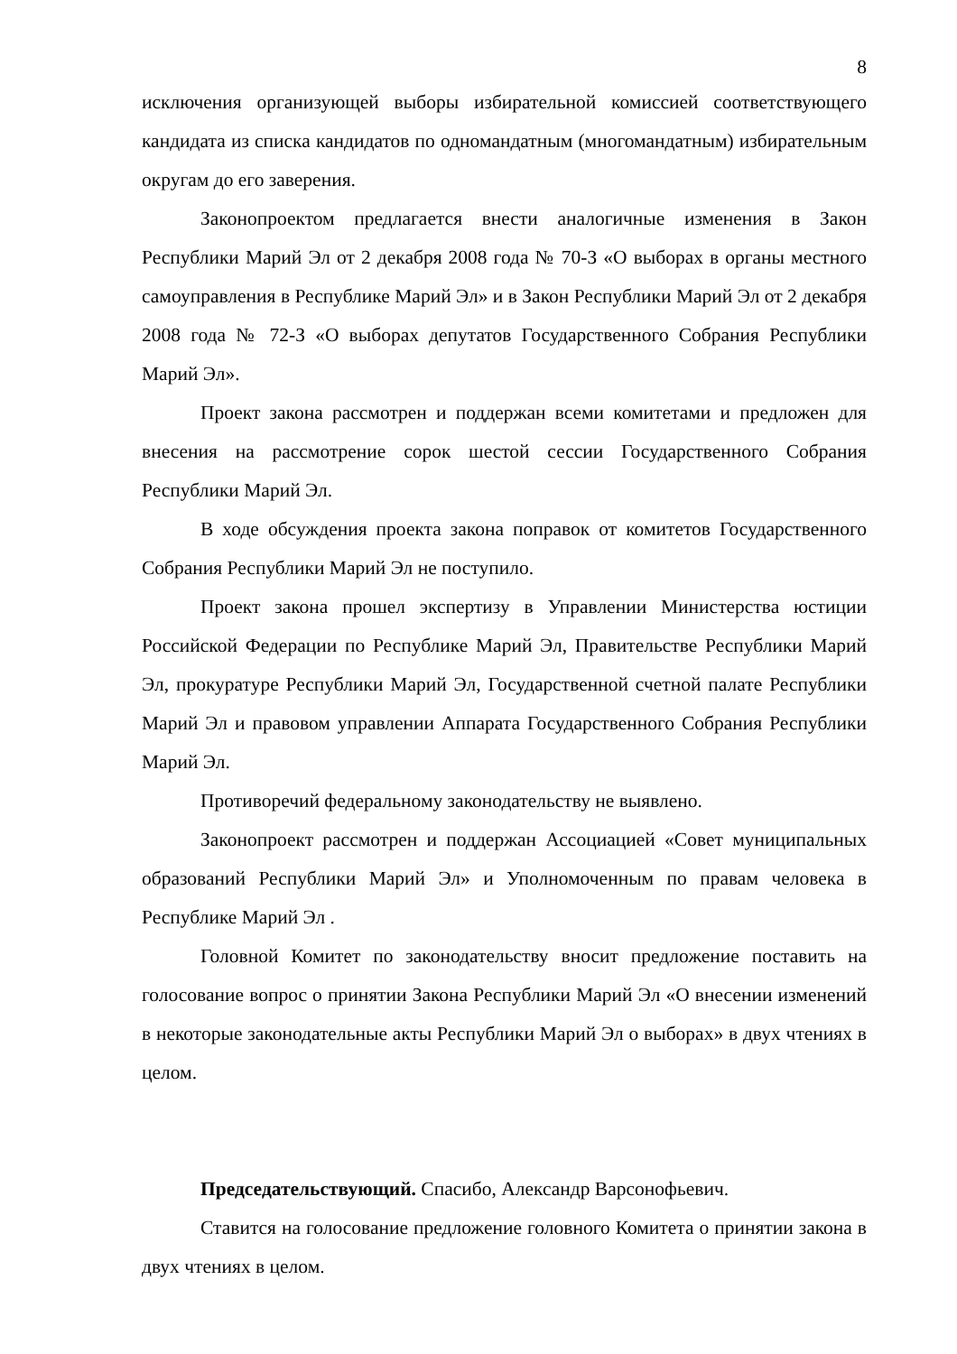8
исключения организующей выборы избирательной комиссией соответствующего кандидата из списка кандидатов по одномандатным (многомандатным) избирательным округам до его заверения.
Законопроектом предлагается внести аналогичные изменения в Закон Республики Марий Эл от 2 декабря 2008 года № 70-З «О выборах в органы местного самоуправления в Республике Марий Эл» и в Закон Республики Марий Эл от 2 декабря 2008 года № 72-З «О выборах депутатов Государственного Собрания Республики Марий Эл».
Проект закона рассмотрен и поддержан всеми комитетами и предложен для внесения на рассмотрение сорок шестой сессии Государственного Собрания Республики Марий Эл.
В ходе обсуждения проекта закона поправок от комитетов Государственного Собрания Республики Марий Эл не поступило.
Проект закона прошел экспертизу в Управлении Министерства юстиции Российской Федерации по Республике Марий Эл, Правительстве Республики Марий Эл, прокуратуре Республики Марий Эл, Государственной счетной палате Республики Марий Эл и правовом управлении Аппарата Государственного Собрания Республики Марий Эл.
Противоречий федеральному законодательству не выявлено.
Законопроект рассмотрен и поддержан Ассоциацией «Совет муниципальных образований Республики Марий Эл» и Уполномоченным по правам человека в Республике Марий Эл .
Головной Комитет по законодательству вносит предложение поставить на голосование вопрос о принятии Закона Республики Марий Эл «О внесении изменений в некоторые законодательные акты Республики Марий Эл о выборах» в двух чтениях в целом.
Председательствующий. Спасибо, Александр Варсонофьевич.
Ставится на голосование предложение головного Комитета о принятии закона в двух чтениях в целом.